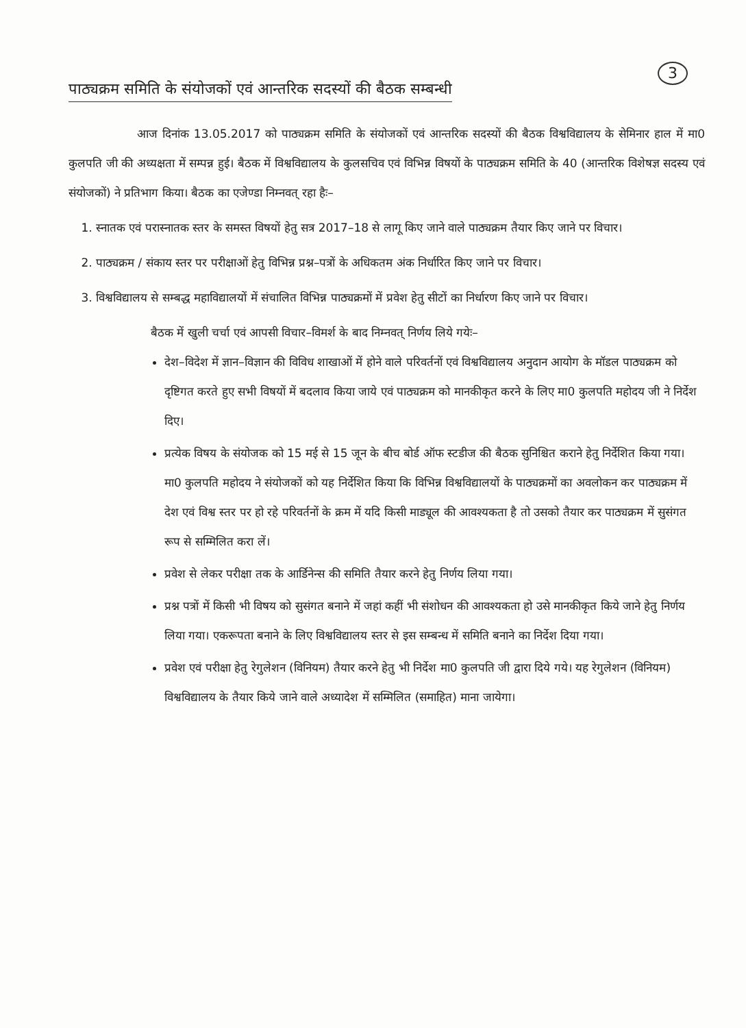3
पाठ्यक्रम समिति के संयोजकों एवं आन्तरिक सदस्यों की बैठक सम्बन्धी
आज दिनांक 13.05.2017 को पाठ्यक्रम समिति के संयोजकों एवं आन्तरिक सदस्यों की बैठक विश्वविद्यालय के सेमिनार हाल में मा0 कुलपति जी की अध्यक्षता में सम्पन्न हुई। बैठक में विश्वविद्यालय के कुलसचिव एवं विभिन्न विषयों के पाठ्यक्रम समिति के 40 (आन्तरिक विशेषज्ञ सदस्य एवं संयोजकों) ने प्रतिभाग किया। बैठक का एजेण्डा निम्नवत् रहा हैः–
1. स्नातक एवं परास्नातक स्तर के समस्त विषयों हेतु सत्र 2017–18 से लागू किए जाने वाले पाठ्यक्रम तैयार किए जाने पर विचार।
2. पाठ्यक्रम / संकाय स्तर पर परीक्षाओं हेतु विभिन्न प्रश्न–पत्रों के अधिकतम अंक निर्धारित किए जाने पर विचार।
3. विश्वविद्यालय से सम्बद्ध महाविद्यालयों में संचालित विभिन्न पाठ्यक्रमों में प्रवेश हेतु सीटों का निर्धारण किए जाने पर विचार।
बैठक में खुली चर्चा एवं आपसी विचार–विमर्श के बाद निम्नवत् निर्णय लिये गयेः–
देश–विदेश में ज्ञान–विज्ञान की विविध शाखाओं में होने वाले परिवर्तनों एवं विश्वविद्यालय अनुदान आयोग के मॉडल पाठ्यक्रम को दृष्टिगत करते हुए सभी विषयों में बदलाव किया जाये एवं पाठ्यक्रम को मानकीकृत करने के लिए मा0 कुलपति महोदय जी ने निर्देश दिए।
प्रत्येक विषय के संयोजक को 15 मई से 15 जून के बीच बोर्ड ऑफ स्टडीज की बैठक सुनिश्चित कराने हेतु निर्देशित किया गया। मा0 कुलपति महोदय ने संयोजकों को यह निर्देशित किया कि विभिन्न विश्वविद्यालयों के पाठ्यक्रमों का अवलोकन कर पाठ्यक्रम में देश एवं विश्व स्तर पर हो रहे परिवर्तनों के क्रम में यदि किसी माड्यूल की आवश्यकता है तो उसको तैयार कर पाठ्यक्रम में सुसंगत रूप से सम्मिलित करा लें।
प्रवेश से लेकर परीक्षा तक के आर्डिनेन्स की समिति तैयार करने हेतु निर्णय लिया गया।
प्रश्न पत्रों में किसी भी विषय को सुसंगत बनाने में जहां कहीं भी संशोधन की आवश्यकता हो उसे मानकीकृत किये जाने हेतु निर्णय लिया गया। एकरूपता बनाने के लिए विश्वविद्यालय स्तर से इस सम्बन्ध में समिति बनाने का निर्देश दिया गया।
प्रवेश एवं परीक्षा हेतु रेगुलेशन (विनियम) तैयार करने हेतु भी निर्देश मा0 कुलपति जी द्वारा दिये गये। यह रेगुलेशन (विनियम) विश्वविद्यालय के तैयार किये जाने वाले अध्यादेश में सम्मिलित (समाहित) माना जायेगा।